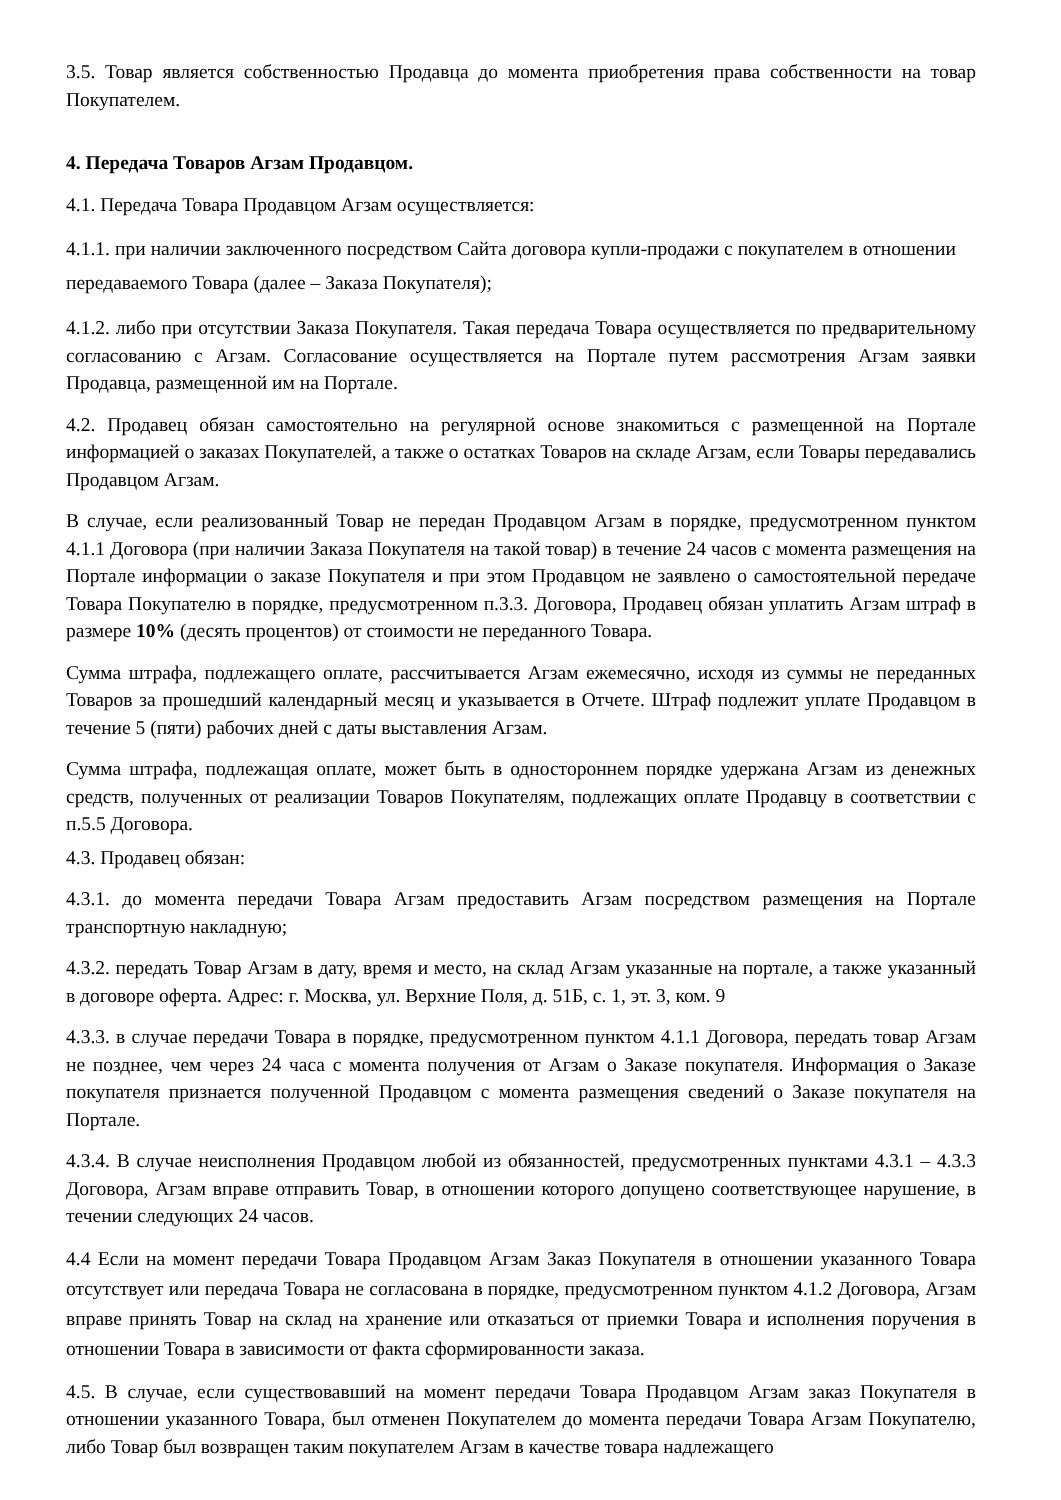3.5. Товар является собственностью Продавца до момента приобретения права собственности на товар Покупателем.
4. Передача Товаров Агзам Продавцом.
4.1. Передача Товара Продавцом Агзам осуществляется:
4.1.1. при наличии заключенного посредством Сайта договора купли-продажи с покупателем в отношении передаваемого Товара (далее – Заказа Покупателя);
4.1.2. либо при отсутствии Заказа Покупателя. Такая передача Товара осуществляется по предварительному согласованию с Агзам. Согласование осуществляется на Портале путем рассмотрения Агзам заявки Продавца, размещенной им на Портале.
4.2. Продавец обязан самостоятельно на регулярной основе знакомиться с размещенной на Портале информацией о заказах Покупателей, а также о остатках Товаров на складе Агзам, если Товары передавались Продавцом Агзам.
В случае, если реализованный Товар не передан Продавцом Агзам в порядке, предусмотренном пунктом 4.1.1 Договора (при наличии Заказа Покупателя на такой товар) в течение 24 часов с момента размещения на Портале информации о заказе Покупателя и при этом Продавцом не заявлено о самостоятельной передаче Товара Покупателю в порядке, предусмотренном п.3.3. Договора, Продавец обязан уплатить Агзам штраф в размере 10% (десять процентов) от стоимости не переданного Товара.
Сумма штрафа, подлежащего оплате, рассчитывается Агзам ежемесячно, исходя из суммы не переданных Товаров за прошедший календарный месяц и указывается в Отчете. Штраф подлежит уплате Продавцом в течение 5 (пяти) рабочих дней с даты выставления Агзам.
Сумма штрафа, подлежащая оплате, может быть в одностороннем порядке удержана Агзам из денежных средств, полученных от реализации Товаров Покупателям, подлежащих оплате Продавцу в соответствии с п.5.5 Договора.
4.3. Продавец обязан:
4.3.1. до момента передачи Товара Агзам предоставить Агзам посредством размещения на Портале транспортную накладную;
4.3.2. передать Товар Агзам в дату, время и место, на склад Агзам указанные на портале, а также указанный в договоре оферта. Адрес: г. Москва, ул. Верхние Поля, д. 51Б, с. 1, эт. 3, ком. 9
4.3.3. в случае передачи Товара в порядке, предусмотренном пунктом 4.1.1 Договора, передать товар Агзам не позднее, чем через 24 часа с момента получения от Агзам о Заказе покупателя. Информация о Заказе покупателя признается полученной Продавцом с момента размещения сведений о Заказе покупателя на Портале.
4.3.4. В случае неисполнения Продавцом любой из обязанностей, предусмотренных пунктами 4.3.1 – 4.3.3 Договора, Агзам вправе отправить Товар, в отношении которого допущено соответствующее нарушение, в течении следующих 24 часов.
4.4 Если на момент передачи Товара Продавцом Агзам Заказ Покупателя в отношении указанного Товара отсутствует или передача Товара не согласована в порядке, предусмотренном пунктом 4.1.2 Договора, Агзам вправе принять Товар на склад на хранение или отказаться от приемки Товара и исполнения поручения в отношении Товара в зависимости от факта сформированности заказа.
4.5. В случае, если существовавший на момент передачи Товара Продавцом Агзам заказ Покупателя в отношении указанного Товара, был отменен Покупателем до момента передачи Товара Агзам Покупателю, либо Товар был возвращен таким покупателем Агзам в качестве товара надлежащего